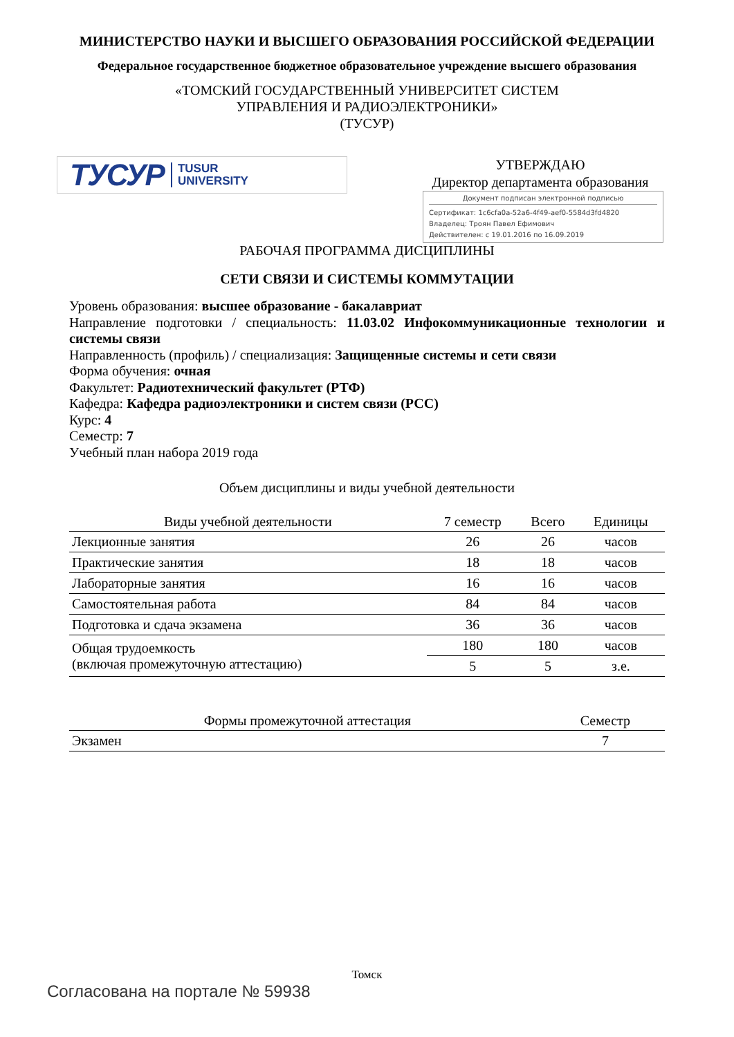МИНИСТЕРСТВО НАУКИ И ВЫСШЕГО ОБРАЗОВАНИЯ РОССИЙСКОЙ ФЕДЕРАЦИИ
Федеральное государственное бюджетное образовательное учреждение высшего образования
«ТОМСКИЙ ГОСУДАРСТВЕННЫЙ УНИВЕРСИТЕТ СИСТЕМ
УПРАВЛЕНИЯ И РАДИОЭЛЕКТРОНИКИ»
(ТУСУР)
ТУСУР TUSUR
UNIVERSITY
УТВЕРЖДАЮ
Директор департамента образования
Документ подписан электронной подписью
Сертификат: 1c6cfa0a-52a6-4f49-aef0-5584d3fd4820
Владелец: Троян Павел Ефимович
Действителен: с 19.01.2016 по 16.09.2019
РАБОЧАЯ ПРОГРАММА ДИСЦИПЛИНЫ
СЕТИ СВЯЗИ И СИСТЕМЫ КОММУТАЦИИ
Уровень образования: высшее образование - бакалавриат
Направление подготовки / специальность: 11.03.02 Инфокоммуникационные технологии и системы связи
Направленность (профиль) / специализация: Защищенные системы и сети связи
Форма обучения: очная
Факультет: Радиотехнический факультет (РТФ)
Кафедра: Кафедра радиоэлектроники и систем связи (РСС)
Курс: 4
Семестр: 7
Учебный план набора 2019 года
Объем дисциплины и виды учебной деятельности
| Виды учебной деятельности | 7 семестр | Всего | Единицы |
| --- | --- | --- | --- |
| Лекционные занятия | 26 | 26 | часов |
| Практические занятия | 18 | 18 | часов |
| Лабораторные занятия | 16 | 16 | часов |
| Самостоятельная работа | 84 | 84 | часов |
| Подготовка и сдача экзамена | 36 | 36 | часов |
| Общая трудоемкость (включая промежуточную аттестацию) | 180 | 180 | часов |
| | 5 | 5 | з.е. |
| Формы промежуточной аттестация | Семестр |
| --- | --- |
| Экзамен | 7 |
Томск
Согласована на портале № 59938